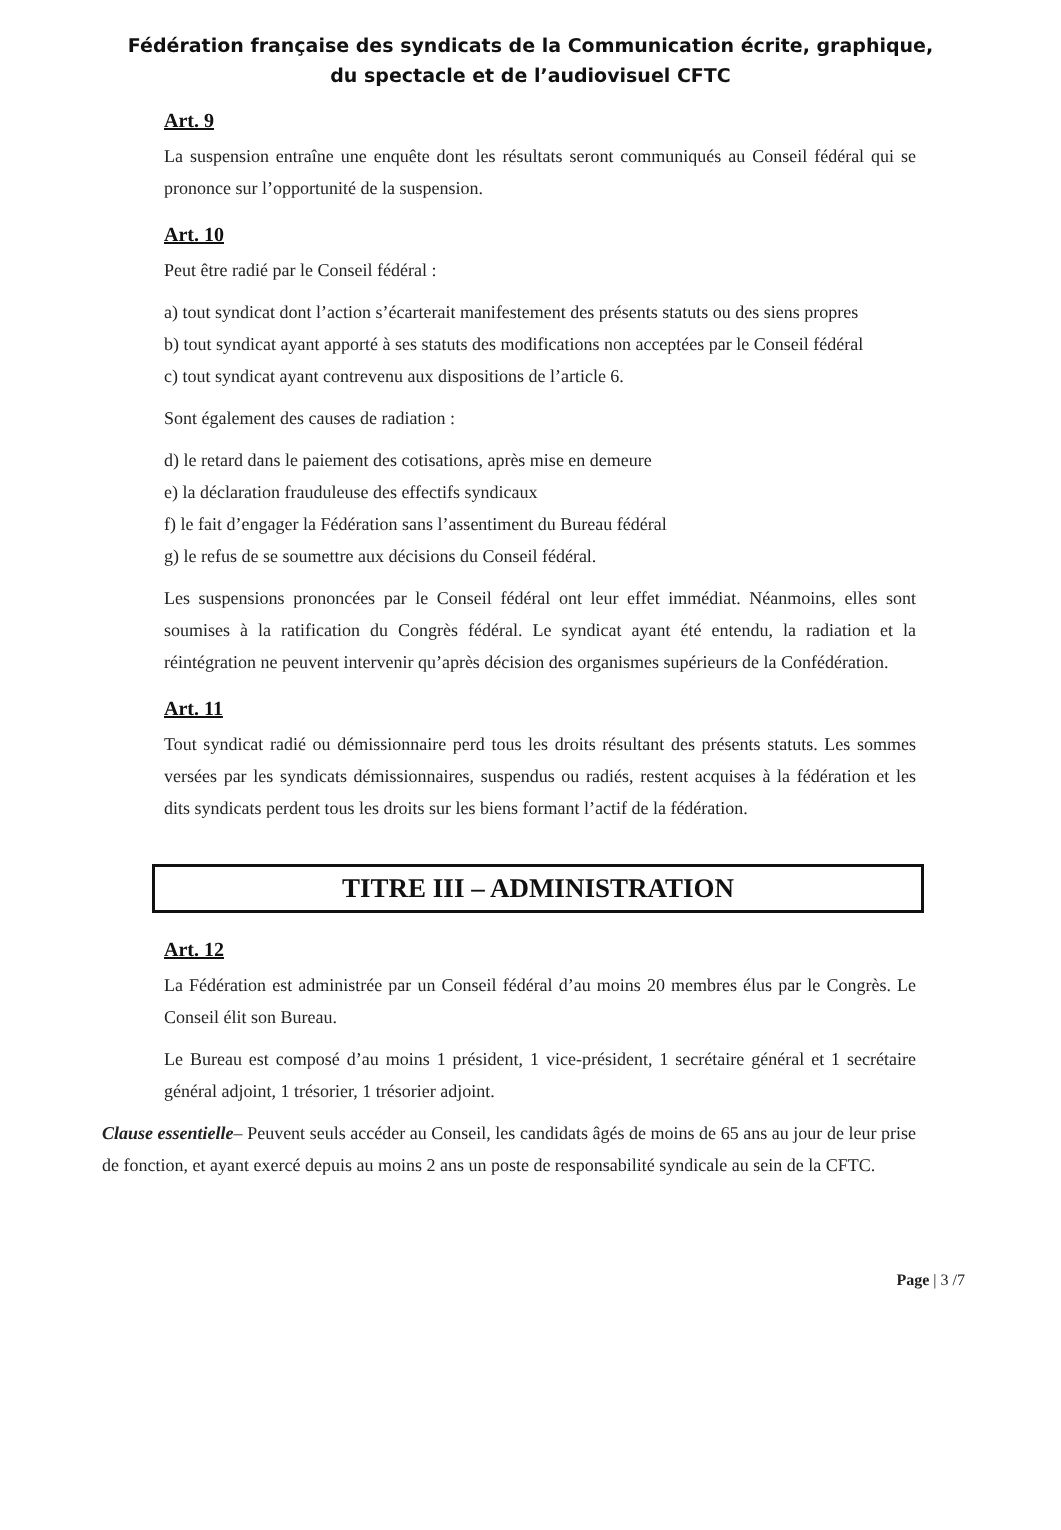Fédération française des syndicats de la Communication écrite, graphique, du spectacle et de l’audiovisuel CFTC
Art. 9
La suspension entraîne une enquête dont les résultats seront communiqués au Conseil fédéral qui se prononce sur l’opportunité de la suspension.
Art. 10
Peut être radié par le Conseil fédéral :
a) tout syndicat dont l’action s’écarterait manifestement des présents statuts ou des siens propres
b) tout syndicat ayant apporté à ses statuts des modifications non acceptées par le Conseil fédéral
c) tout syndicat ayant contrevenu aux dispositions de l’article 6.
Sont également des causes de radiation :
d) le retard dans le paiement des cotisations, après mise en demeure
e) la déclaration frauduleuse des effectifs syndicaux
f) le fait d’engager la Fédération sans l’assentiment du Bureau fédéral
g) le refus de se soumettre aux décisions du Conseil fédéral.
Les suspensions prononcées par le Conseil fédéral ont leur effet immédiat. Néanmoins, elles sont soumises à la ratification du Congrès fédéral. Le syndicat ayant été entendu, la radiation et la réintégration ne peuvent intervenir qu’après décision des organismes supérieurs de la Confédération.
Art. 11
Tout syndicat radié ou démissionnaire perd tous les droits résultant des présents statuts. Les sommes versées par les syndicats démissionnaires, suspendus ou radiés, restent acquises à la fédération et les dits syndicats perdent tous les droits sur les biens formant l’actif de la fédération.
TITRE III – ADMINISTRATION
Art. 12
La Fédération est administrée par un Conseil fédéral d’au moins 20 membres élus par le Congrès. Le Conseil élit son Bureau.
Le Bureau est composé d’au moins 1 président, 1 vice-président, 1 secrétaire général et 1 secrétaire général adjoint, 1 trésorier, 1 trésorier adjoint.
Clause essentielle– Peuvent seuls accéder au Conseil, les candidats âgés de moins de 65 ans au jour de leur prise de fonction, et ayant exercé depuis au moins 2 ans un poste de responsabilité syndicale au sein de la CFTC.
Page | 3 /7